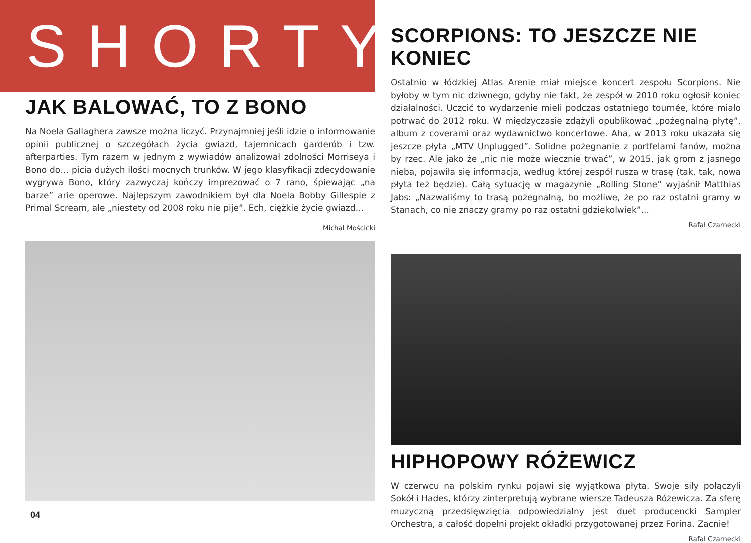SHORTY
JAK BALOWAĆ, TO Z BONO
Na Noela Gallaghera zawsze można liczyć. Przynajmniej jeśli idzie o informowanie opinii publicznej o szczegółach życia gwiazd, tajemnicach garderób i tzw. afterparties. Tym razem w jednym z wywiadów analizował zdolności Morriseya i Bono do… picia dużych ilości mocnych trunków. W jego klasyfikacji zdecydowanie wygrywa Bono, który zazwyczaj kończy imprezować o 7 rano, śpiewając „na barze” arie operowe. Najlepszym zawodnikiem był dla Noela Bobby Gillespie z Primal Scream, ale „niestety od 2008 roku nie pije”. Ech, ciężkie życie gwiazd…
Michał Mościcki
04
SCORPIONS: TO JESZCZE NIE KONIEC
Ostatnio w łódzkiej Atlas Arenie miał miejsce koncert zespołu Scorpions. Nie byłoby w tym nic dziwnego, gdyby nie fakt, że zespół w 2010 roku ogłosił koniec działalności. Uczcić to wydarzenie mieli podczas ostatniego tournée, które miało potrwać do 2012 roku. W międzyczasie zdążyli opublikować „pożegnalną płytę”, album z coverami oraz wydawnictwo koncertowe. Aha, w 2013 roku ukazała się jeszcze płyta „MTV Unplugged”. Solidne pożegnanie z portfelami fanów, można by rzec. Ale jako że „nic nie może wiecznie trwać”, w 2015, jak grom z jasnego nieba, pojawiła się informacja, według której zespół rusza w trasę (tak, tak, nowa płyta też będzie). Całą sytuację w magazynie „Rolling Stone” wyjaśnił Matthias Jabs: „Nazwaliśmy to trasą pożegnalną, bo możliwe, że po raz ostatni gramy w Stanach, co nie znaczy gramy po raz ostatni gdziekolwiek”...
Rafał Czarnecki
HIPHOPOWY RÓŻEWICZ
W czerwcu na polskim rynku pojawi się wyjątkowa płyta. Swoje siły połączyli Sokół i Hades, którzy zinterpretują wybrane wiersze Tadeusza Różewicza. Za sferę muzyczną przedsięwzięcia odpowiedzialny jest duet producencki Sampler Orchestra, a całość dopełni projekt okładki przygotowanej przez Forina. Zacnie!
Rafał Czarnecki